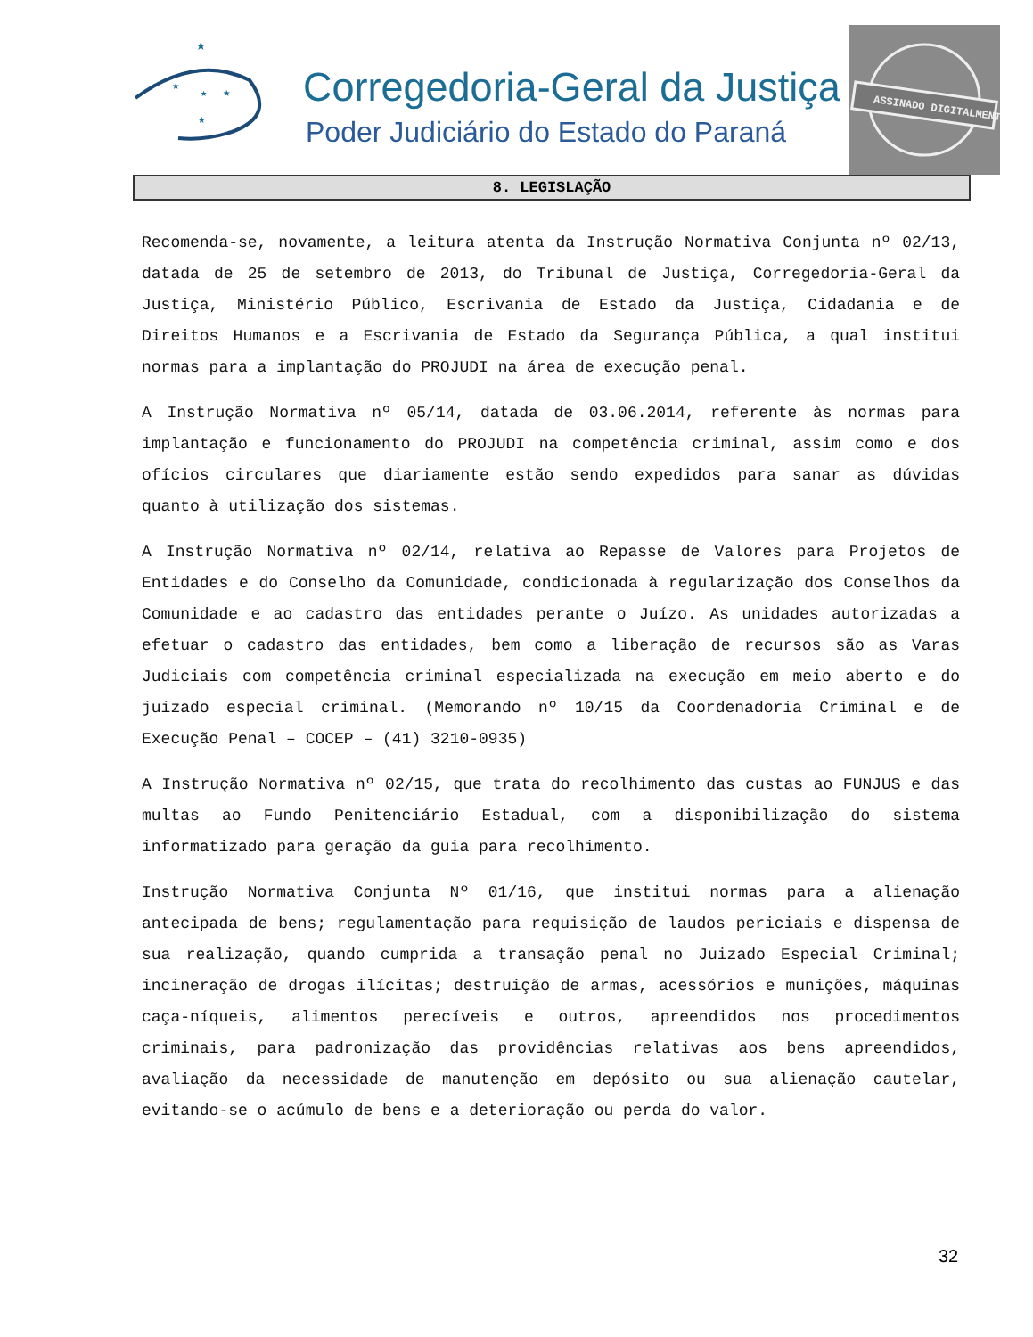★
★
★
★
★
Corregedoria-Geral da Justiça
Poder Judiciário do Estado do Paraná
ASSINADO DIGITALMENTE
8. LEGISLAÇÃO
Recomenda-se, novamente, a leitura atenta da Instrução Normativa Conjunta nº 02/13, datada de 25 de setembro de 2013, do Tribunal de Justiça, Corregedoria-Geral da Justiça, Ministério Público, Escrivania de Estado da Justiça, Cidadania e de Direitos Humanos e a Escrivania de Estado da Segurança Pública, a qual institui normas para a implantação do PROJUDI na área de execução penal.
A Instrução Normativa nº 05/14, datada de 03.06.2014, referente às normas para implantação e funcionamento do PROJUDI na competência criminal, assim como e dos ofícios circulares que diariamente estão sendo expedidos para sanar as dúvidas quanto à utilização dos sistemas.
A Instrução Normativa nº 02/14, relativa ao Repasse de Valores para Projetos de Entidades e do Conselho da Comunidade, condicionada à regularização dos Conselhos da Comunidade e ao cadastro das entidades perante o Juízo. As unidades autorizadas a efetuar o cadastro das entidades, bem como a liberação de recursos são as Varas Judiciais com competência criminal especializada na execução em meio aberto e do juizado especial criminal. (Memorando nº 10/15 da Coordenadoria Criminal e de Execução Penal – COCEP – (41) 3210-0935)
A Instrução Normativa nº 02/15, que trata do recolhimento das custas ao FUNJUS e das multas ao Fundo Penitenciário Estadual, com a disponibilização do sistema informatizado para geração da guia para recolhimento.
Instrução Normativa Conjunta Nº 01/16, que institui normas para a alienação antecipada de bens; regulamentação para requisição de laudos periciais e dispensa de sua realização, quando cumprida a transação penal no Juizado Especial Criminal; incineração de drogas ilícitas; destruição de armas, acessórios e munições, máquinas caça-níqueis, alimentos perecíveis e outros, apreendidos nos procedimentos criminais, para padronização das providências relativas aos bens apreendidos, avaliação da necessidade de manutenção em depósito ou sua alienação cautelar, evitando-se o acúmulo de bens e a deterioração ou perda do valor.
32